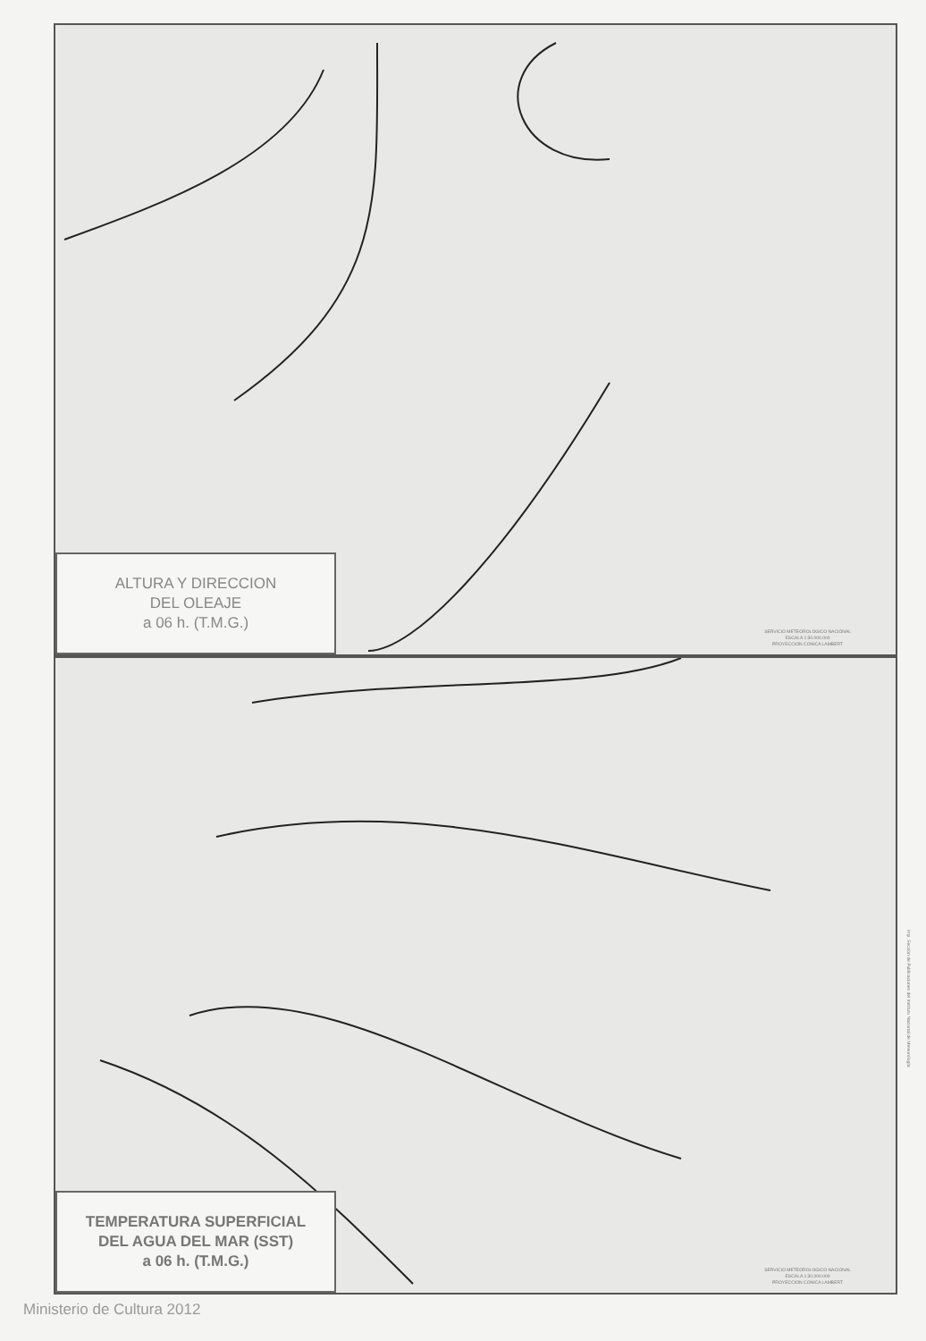ALTURA Y DIRECCION
DEL OLEAJE
a 06 h. (T.M.G.)
SERVICIO METEOROLOGICO NACIONAL
ESCALA 1:30.000.000
PROYECCION CONICA LAMBERT
TEMPERATURA SUPERFICIAL
DEL AGUA DEL MAR (SST)
a 06 h. (T.M.G.)
SERVICIO METEOROLOGICO NACIONAL
ESCALA 1:30.000.000
PROYECCION CONICA LAMBERT
Imp. Sección de Publicaciones del Instituto Nacional de Meteorología
Ministerio de Cultura 2012